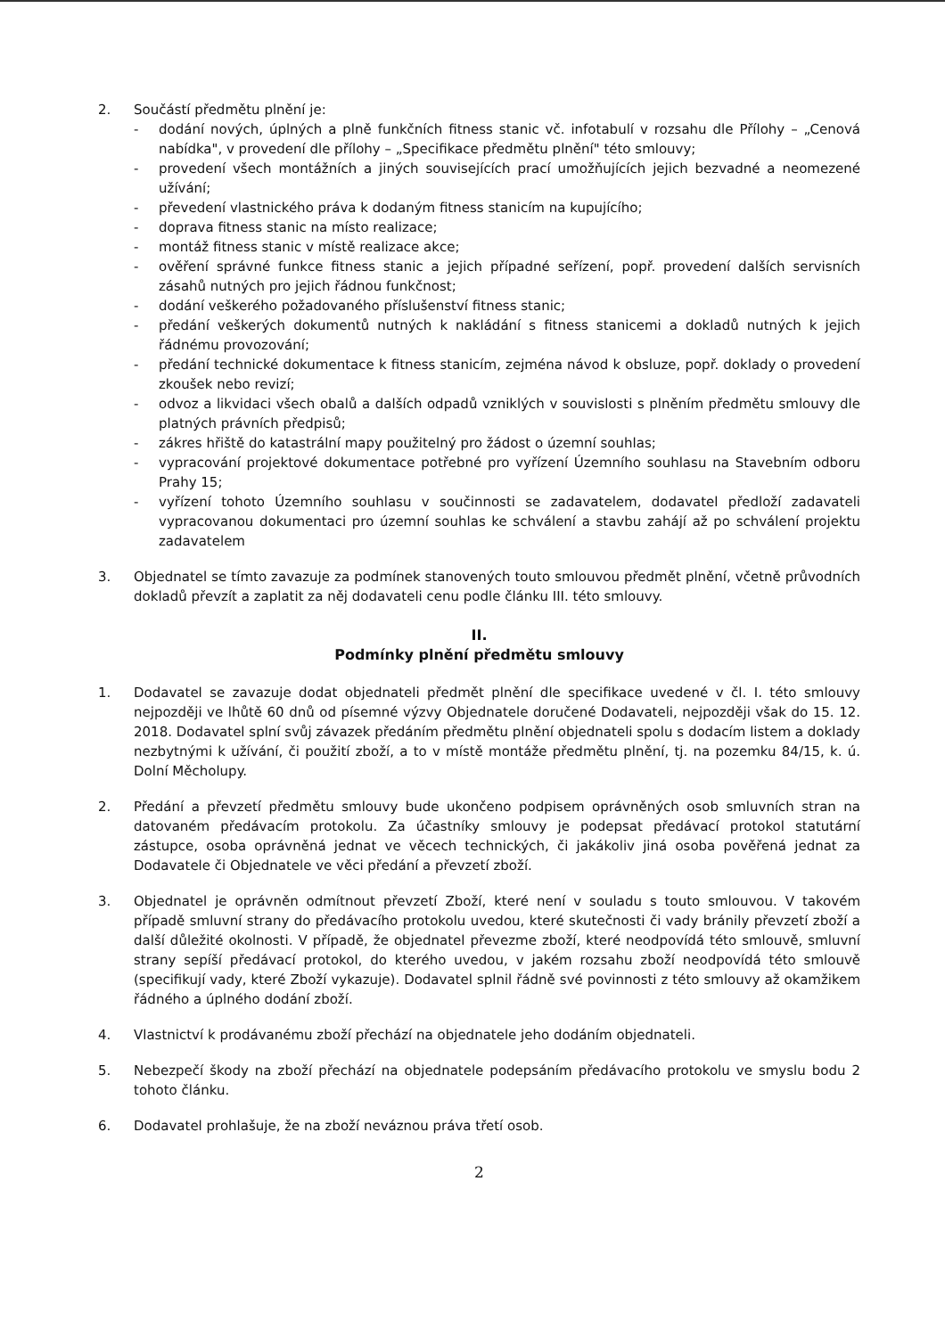2. Součástí předmětu plnění je:
- dodání nových, úplných a plně funkčních fitness stanic vč. infotabulí v rozsahu dle Přílohy – „Cenová nabídka", v provedení dle přílohy – „Specifikace předmětu plnění" této smlouvy;
- provedení všech montážních a jiných souvisejících prací umožňujících jejich bezvadné a neomezené užívání;
- převedení vlastnického práva k dodaným fitness stanicím na kupujícího;
- doprava fitness stanic na místo realizace;
- montáž fitness stanic v místě realizace akce;
- ověření správné funkce fitness stanic a jejich případné seřízení, popř. provedení dalších servisních zásahů nutných pro jejich řádnou funkčnost;
- dodání veškerého požadovaného příslušenství fitness stanic;
- předání veškerých dokumentů nutných k nakládání s fitness stanicemi a dokladů nutných k jejich řádnému provozování;
- předání technické dokumentace k fitness stanicím, zejména návod k obsluze, popř. doklady o provedení zkoušek nebo revizí;
- odvoz a likvidaci všech obalů a dalších odpadů vzniklých v souvislosti s plněním předmětu smlouvy dle platných právních předpisů;
- zákres hřiště do katastrální mapy použitelný pro žádost o územní souhlas;
- vypracování projektové dokumentace potřebné pro vyřízení Územního souhlasu na Stavebním odboru Prahy 15;
- vyřízení tohoto Územního souhlasu v součinnosti se zadavatelem, dodavatel předloží zadavateli vypracovanou dokumentaci pro územní souhlas ke schválení a stavbu zahájí až po schválení projektu zadavatelem
3. Objednatel se tímto zavazuje za podmínek stanovených touto smlouvou předmět plnění, včetně průvodních dokladů převzít a zaplatit za něj dodavateli cenu podle článku III. této smlouvy.
II.
Podmínky plnění předmětu smlouvy
1. Dodavatel se zavazuje dodat objednateli předmět plnění dle specifikace uvedené v čl. I. této smlouvy nejpozději ve lhůtě 60 dnů od písemné výzvy Objednatele doručené Dodavateli, nejpozději však do 15. 12. 2018. Dodavatel splní svůj závazek předáním předmětu plnění objednateli spolu s dodacím listem a doklady nezbytnými k užívání, či použití zboží, a to v místě montáže předmětu plnění, tj. na pozemku 84/15, k. ú. Dolní Měcholupy.
2. Předání a převzetí předmětu smlouvy bude ukončeno podpisem oprávněných osob smluvních stran na datovaném předávacím protokolu. Za účastníky smlouvy je podepsat předávací protokol statutární zástupce, osoba oprávněná jednat ve věcech technických, či jakákoliv jiná osoba pověřená jednat za Dodavatele či Objednatele ve věci předání a převzetí zboží.
3. Objednatel je oprávněn odmítnout převzetí Zboží, které není v souladu s touto smlouvou. V takovém případě smluvní strany do předávacího protokolu uvedou, které skutečnosti či vady bránily převzetí zboží a další důležité okolnosti. V případě, že objednatel převezme zboží, které neodpovídá této smlouvě, smluvní strany sepíší předávací protokol, do kterého uvedou, v jakém rozsahu zboží neodpovídá této smlouvě (specifikují vady, které Zboží vykazuje). Dodavatel splnil řádně své povinnosti z této smlouvy až okamžikem řádného a úplného dodání zboží.
4. Vlastnictví k prodávanému zboží přechází na objednatele jeho dodáním objednateli.
5. Nebezpečí škody na zboží přechází na objednatele podepsáním předávacího protokolu ve smyslu bodu 2 tohoto článku.
6. Dodavatel prohlašuje, že na zboží neváznou práva třetí osob.
2